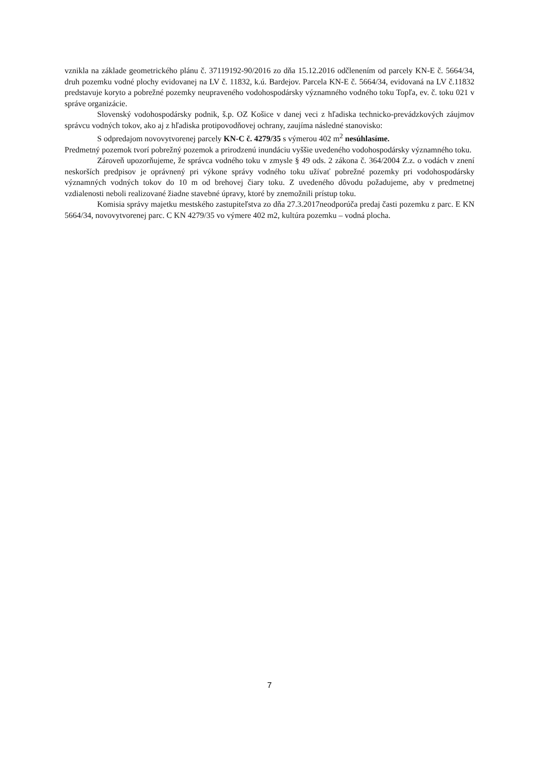vznikla na základe geometrického plánu č. 37119192-90/2016 zo dňa 15.12.2016 odčlenením od parcely KN-E č. 5664/34, druh pozemku vodné plochy evidovanej na LV č. 11832, k.ú. Bardejov. Parcela KN-E č. 5664/34, evidovaná na LV č.11832 predstavuje koryto a pobrežné pozemky neupraveného vodohospodársky významného vodného toku Topľa, ev. č. toku 021 v správe organizácie.
Slovenský vodohospodársky podnik, š.p. OZ Košice v danej veci z hľadiska technicko-prevádzkových záujmov správcu vodných tokov, ako aj z hľadiska protipovodňovej ochrany, zaujíma následné stanovisko:
S odpredajom novovytvorenej parcely KN-C č. 4279/35 s výmerou 402 m<sup>2</sup> nesúhlasíme.
Predmetný pozemok tvorí pobrežný pozemok a prirodzenú inundáciu vyššie uvedeného vodohospodársky významného toku.
Zároveň upozorňujeme, že správca vodného toku v zmysle § 49 ods. 2 zákona č. 364/2004 Z.z. o vodách v znení neskorších predpisov je oprávnený pri výkone správy vodného toku užívať pobrežné pozemky pri vodohospodársky významných vodných tokov do 10 m od brehovej čiary toku. Z uvedeného dôvodu požadujeme, aby v predmetnej vzdialenosti neboli realizované žiadne stavebné úpravy, ktoré by znemožnili prístup toku.
Komisia správy majetku mestského zastupiteľstva zo dňa 27.3.2017neodporúča predaj časti pozemku z parc. E KN 5664/34, novovytvorenej parc. C KN 4279/35 vo výmere 402 m2, kultúra pozemku – vodná plocha.
7